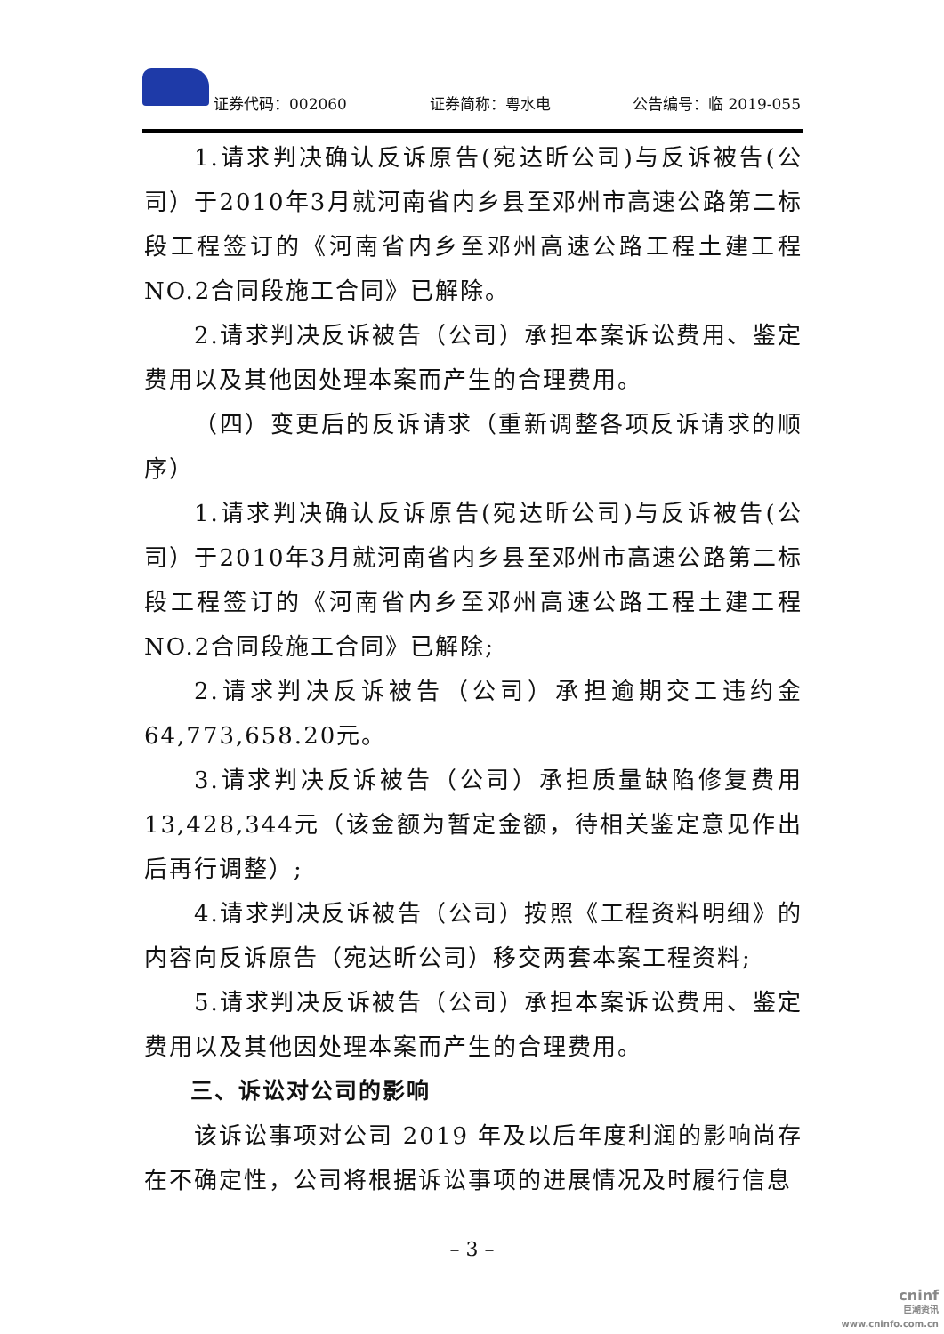证券代码：002060 证券简称：粤水电 公告编号：临 2019-055
1.请求判决确认反诉原告(宛达昕公司)与反诉被告(公司）于2010年3月就河南省内乡县至邓州市高速公路第二标段工程签订的《河南省内乡至邓州高速公路工程土建工程NO.2合同段施工合同》已解除。
2.请求判决反诉被告（公司）承担本案诉讼费用、鉴定费用以及其他因处理本案而产生的合理费用。
（四）变更后的反诉请求（重新调整各项反诉请求的顺序）
1.请求判决确认反诉原告(宛达昕公司)与反诉被告(公司）于2010年3月就河南省内乡县至邓州市高速公路第二标段工程签订的《河南省内乡至邓州高速公路工程土建工程NO.2合同段施工合同》已解除;
2.请求判决反诉被告（公司）承担逾期交工违约金64,773,658.20元。
3.请求判决反诉被告（公司）承担质量缺陷修复费用13,428,344元（该金额为暂定金额，待相关鉴定意见作出后再行调整）;
4.请求判决反诉被告（公司）按照《工程资料明细》的内容向反诉原告（宛达昕公司）移交两套本案工程资料;
5.请求判决反诉被告（公司）承担本案诉讼费用、鉴定费用以及其他因处理本案而产生的合理费用。
三、诉讼对公司的影响
该诉讼事项对公司 2019 年及以后年度利润的影响尚存在不确定性，公司将根据诉讼事项的进展情况及时履行信息
– 3 –
cninf
巨潮资讯
www.cninfo.com.cn